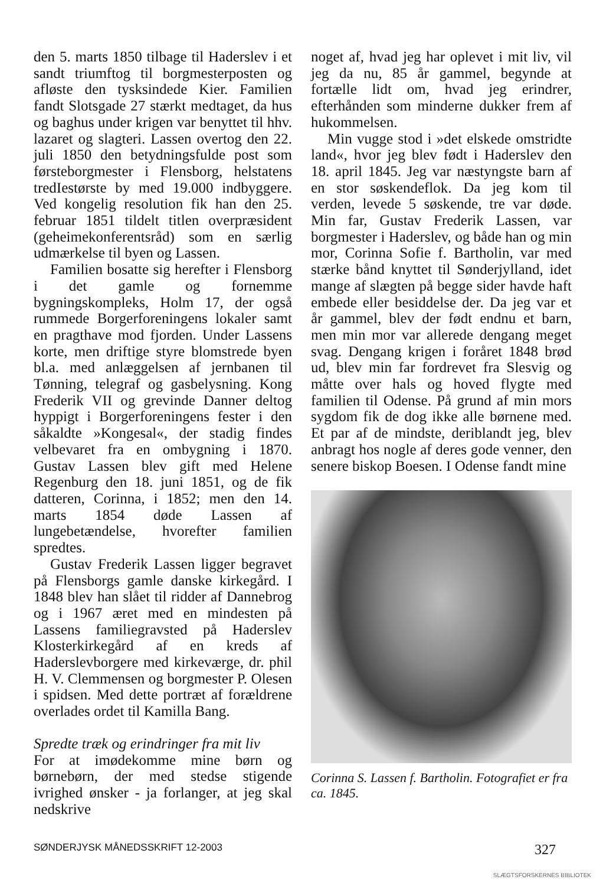den 5. marts 1850 tilbage til Haderslev i et sandt triumftog til borgmesterposten og afløste den tysksindede Kier. Familien fandt Slotsgade 27 stærkt medtaget, da hus og baghus under krigen var benyttet til hhv. lazaret og slagteri. Lassen overtog den 22. juli 1850 den betydningsfulde post som førsteborgmester i Flensborg, helstatens tredIestørste by med 19.000 indbyggere. Ved kongelig resolution fik han den 25. februar 1851 tildelt titlen overpræsident (geheimekonferentsråd) som en særlig udmærkelse til byen og Lassen.
Familien bosatte sig herefter i Flensborg i det gamle og fornemme bygningskompleks, Holm 17, der også rummede Borgerforeningens lokaler samt en pragthave mod fjorden. Under Lassens korte, men driftige styre blomstrede byen bl.a. med anlæggelsen af jernbanen til Tønning, telegraf og gasbelysning. Kong Frederik VII og grevinde Danner deltog hyppigt i Borgerforeningens fester i den såkaldte »Kongesal«, der stadig findes velbevaret fra en ombygning i 1870. Gustav Lassen blev gift med Helene Regenburg den 18. juni 1851, og de fik datteren, Corinna, i 1852; men den 14. marts 1854 døde Lassen af lungebetændelse, hvorefter familien spredtes.
Gustav Frederik Lassen ligger begravet på Flensborgs gamle danske kirkegård. I 1848 blev han slået til ridder af Dannebrog og i 1967 æret med en mindesten på Lassens familiegravsted på Haderslev Klosterkirkegård af en kreds af Haderslevborgere med kirkeværge, dr. phil H. V. Clemmensen og borgmester P. Olesen i spidsen. Med dette portræt af forældrene overlades ordet til Kamilla Bang.
Spredte træk og erindringer fra mit liv
For at imødekomme mine børn og børnebørn, der med stedse stigende ivrighed ønsker - ja forlanger, at jeg skal nedskrive
noget af, hvad jeg har oplevet i mit liv, vil jeg da nu, 85 år gammel, begynde at fortælle lidt om, hvad jeg erindrer, efterhånden som minderne dukker frem af hukommelsen.
Min vugge stod i »det elskede omstridte land«, hvor jeg blev født i Haderslev den 18. april 1845. Jeg var næstyngste barn af en stor søskendeflok. Da jeg kom til verden, levede 5 søskende, tre var døde. Min far, Gustav Frederik Lassen, var borgmester i Haderslev, og både han og min mor, Corinna Sofie f. Bartholin, var med stærke bånd knyttet til Sønderjylland, idet mange af slægten på begge sider havde haft embede eller besiddelse der. Da jeg var et år gammel, blev der født endnu et barn, men min mor var allerede dengang meget svag. Dengang krigen i foråret 1848 brød ud, blev min far fordrevet fra Slesvig og måtte over hals og hoved flygte med familien til Odense. På grund af min mors sygdom fik de dog ikke alle børnene med. Et par af de mindste, deriblandt jeg, blev anbragt hos nogle af deres gode venner, den senere biskop Boesen. I Odense fandt mine
Corinna S. Lassen f. Bartholin. Fotografiet er fra ca. 1845.
SØNDERJYSK MÅNEDSSKRIFT 12-2003 327
SLÆGTSFORSKERNES BIBLIOTEK